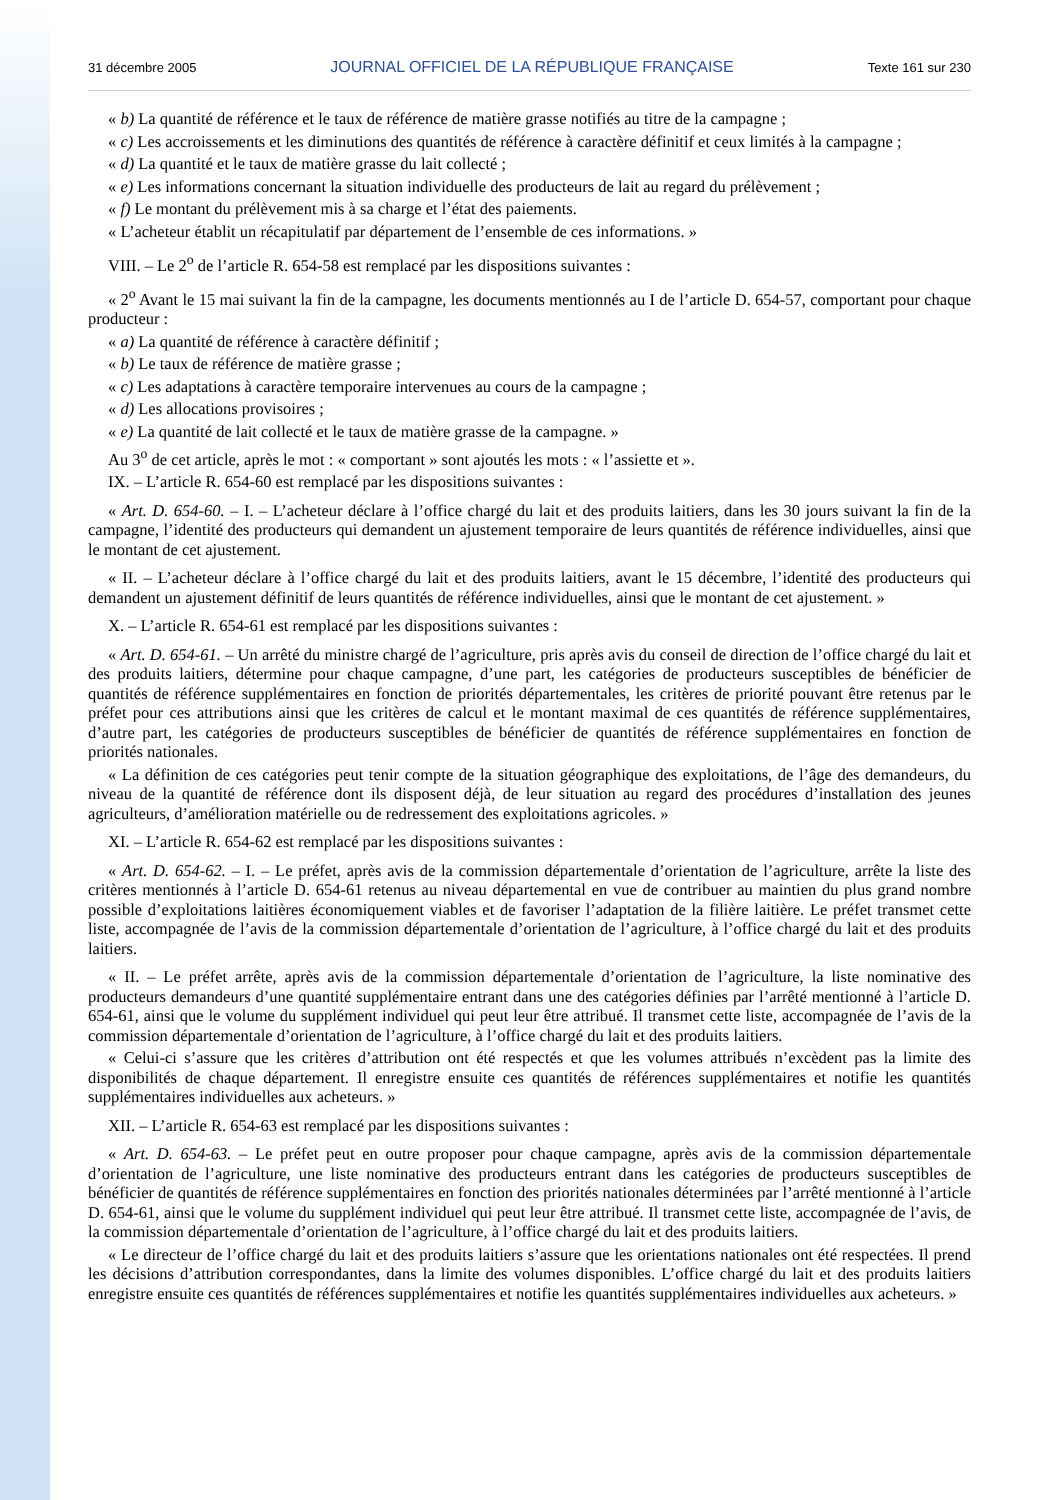31 décembre 2005 JOURNAL OFFICIEL DE LA RÉPUBLIQUE FRANÇAISE Texte 161 sur 230
« b) La quantité de référence et le taux de référence de matière grasse notifiés au titre de la campagne ;
« c) Les accroissements et les diminutions des quantités de référence à caractère définitif et ceux limités à la campagne ;
« d) La quantité et le taux de matière grasse du lait collecté ;
« e) Les informations concernant la situation individuelle des producteurs de lait au regard du prélèvement ;
« f) Le montant du prélèvement mis à sa charge et l’état des paiements.
« L’acheteur établit un récapitulatif par département de l’ensemble de ces informations. »
VIII. – Le 2<sup>o</sup> de l’article R. 654-58 est remplacé par les dispositions suivantes :
« 2<sup>o</sup> Avant le 15 mai suivant la fin de la campagne, les documents mentionnés au I de l’article D. 654-57, comportant pour chaque producteur :
« a) La quantité de référence à caractère définitif ;
« b) Le taux de référence de matière grasse ;
« c) Les adaptations à caractère temporaire intervenues au cours de la campagne ;
« d) Les allocations provisoires ;
« e) La quantité de lait collecté et le taux de matière grasse de la campagne. »
Au 3<sup>o</sup> de cet article, après le mot : « comportant » sont ajoutés les mots : « l’assiette et ».
IX. – L’article R. 654-60 est remplacé par les dispositions suivantes :
« Art. D. 654-60. – I. – L’acheteur déclare à l’office chargé du lait et des produits laitiers, dans les 30 jours suivant la fin de la campagne, l’identité des producteurs qui demandent un ajustement temporaire de leurs quantités de référence individuelles, ainsi que le montant de cet ajustement.
« II. – L’acheteur déclare à l’office chargé du lait et des produits laitiers, avant le 15 décembre, l’identité des producteurs qui demandent un ajustement définitif de leurs quantités de référence individuelles, ainsi que le montant de cet ajustement. »
X. – L’article R. 654-61 est remplacé par les dispositions suivantes :
« Art. D. 654-61. – Un arrêté du ministre chargé de l’agriculture, pris après avis du conseil de direction de l’office chargé du lait et des produits laitiers, détermine pour chaque campagne, d’une part, les catégories de producteurs susceptibles de bénéficier de quantités de référence supplémentaires en fonction de priorités départementales, les critères de priorité pouvant être retenus par le préfet pour ces attributions ainsi que les critères de calcul et le montant maximal de ces quantités de référence supplémentaires, d’autre part, les catégories de producteurs susceptibles de bénéficier de quantités de référence supplémentaires en fonction de priorités nationales.
« La définition de ces catégories peut tenir compte de la situation géographique des exploitations, de l’âge des demandeurs, du niveau de la quantité de référence dont ils disposent déjà, de leur situation au regard des procédures d’installation des jeunes agriculteurs, d’amélioration matérielle ou de redressement des exploitations agricoles. »
XI. – L’article R. 654-62 est remplacé par les dispositions suivantes :
« Art. D. 654-62. – I. – Le préfet, après avis de la commission départementale d’orientation de l’agriculture, arrête la liste des critères mentionnés à l’article D. 654-61 retenus au niveau départemental en vue de contribuer au maintien du plus grand nombre possible d’exploitations laitières économiquement viables et de favoriser l’adaptation de la filière laitière. Le préfet transmet cette liste, accompagnée de l’avis de la commission départementale d’orientation de l’agriculture, à l’office chargé du lait et des produits laitiers.
« II. – Le préfet arrête, après avis de la commission départementale d’orientation de l’agriculture, la liste nominative des producteurs demandeurs d’une quantité supplémentaire entrant dans une des catégories définies par l’arrêté mentionné à l’article D. 654-61, ainsi que le volume du supplément individuel qui peut leur être attribué. Il transmet cette liste, accompagnée de l’avis de la commission départementale d’orientation de l’agriculture, à l’office chargé du lait et des produits laitiers.
« Celui-ci s’assure que les critères d’attribution ont été respectés et que les volumes attribués n’excèdent pas la limite des disponibilités de chaque département. Il enregistre ensuite ces quantités de références supplémentaires et notifie les quantités supplémentaires individuelles aux acheteurs. »
XII. – L’article R. 654-63 est remplacé par les dispositions suivantes :
« Art. D. 654-63. – Le préfet peut en outre proposer pour chaque campagne, après avis de la commission départementale d’orientation de l’agriculture, une liste nominative des producteurs entrant dans les catégories de producteurs susceptibles de bénéficier de quantités de référence supplémentaires en fonction des priorités nationales déterminées par l’arrêté mentionné à l’article D. 654-61, ainsi que le volume du supplément individuel qui peut leur être attribué. Il transmet cette liste, accompagnée de l’avis, de la commission départementale d’orientation de l’agriculture, à l’office chargé du lait et des produits laitiers.
« Le directeur de l’office chargé du lait et des produits laitiers s’assure que les orientations nationales ont été respectées. Il prend les décisions d’attribution correspondantes, dans la limite des volumes disponibles. L’office chargé du lait et des produits laitiers enregistre ensuite ces quantités de références supplémentaires et notifie les quantités supplémentaires individuelles aux acheteurs. »